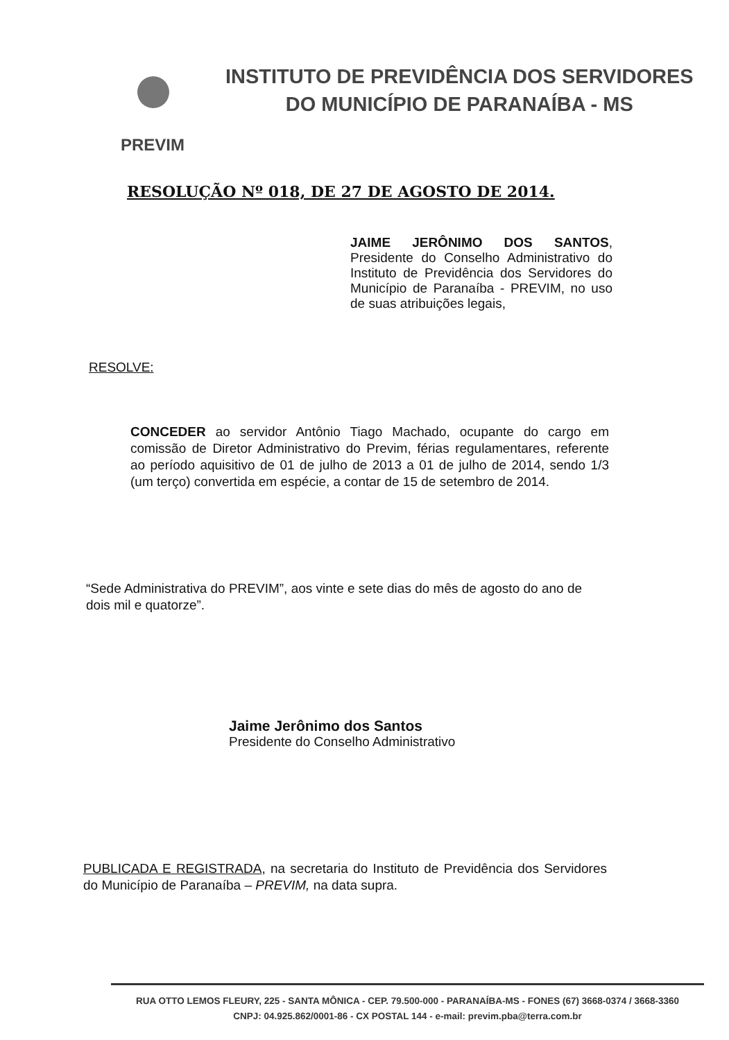PREVIM
INSTITUTO DE PREVIDÊNCIA DOS SERVIDORES
DO MUNICÍPIO DE PARANAÍBA - MS
RESOLUÇÃO Nº 018, DE 27 DE AGOSTO DE 2014.
JAIME JERÔNIMO DOS SANTOS, Presidente do Conselho Administrativo do Instituto de Previdência dos Servidores do Município de Paranaíba - PREVIM, no uso de suas atribuições legais,
RESOLVE:
CONCEDER ao servidor Antônio Tiago Machado, ocupante do cargo em comissão de Diretor Administrativo do Previm, férias regulamentares, referente ao período aquisitivo de 01 de julho de 2013 a 01 de julho de 2014, sendo 1/3 (um terço) convertida em espécie, a contar de 15 de setembro de 2014.
“Sede Administrativa do PREVIM”, aos vinte e sete dias do mês de agosto do ano de dois mil e quatorze”.
Jaime Jerônimo dos Santos
Presidente do Conselho Administrativo
PUBLICADA E REGISTRADA, na secretaria do Instituto de Previdência dos Servidores do Município de Paranaíba – PREVIM, na data supra.
RUA OTTO LEMOS FLEURY, 225 - SANTA MÔNICA - CEP. 79.500-000 - PARANAÍBA-MS - FONES (67) 3668-0374 / 3668-3360
CNPJ: 04.925.862/0001-86 - CX POSTAL 144 - e-mail: previm.pba@terra.com.br